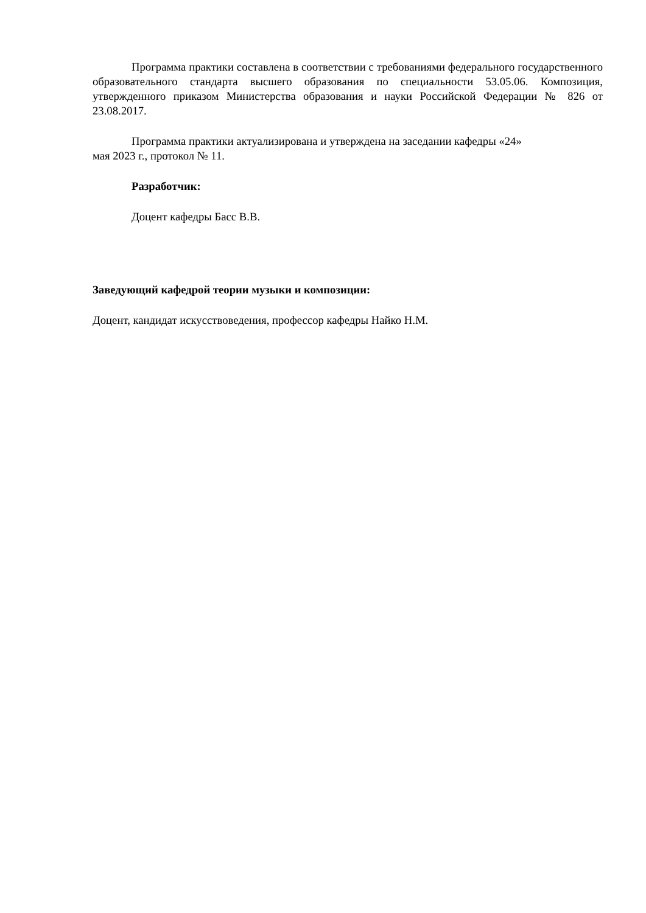Программа практики составлена в соответствии с требованиями федерального государственного образовательного стандарта высшего образования по специальности 53.05.06. Композиция, утвержденного приказом Министерства образования и науки Российской Федерации № 826 от 23.08.2017.
Программа практики актуализирована и утверждена на заседании кафедры «24»
мая 2023 г., протокол № 11.
Разработчик:
Доцент кафедры Басс В.В.
Заведующий кафедрой теории музыки и композиции:
Доцент, кандидат искусствоведения, профессор кафедры Найко Н.М.